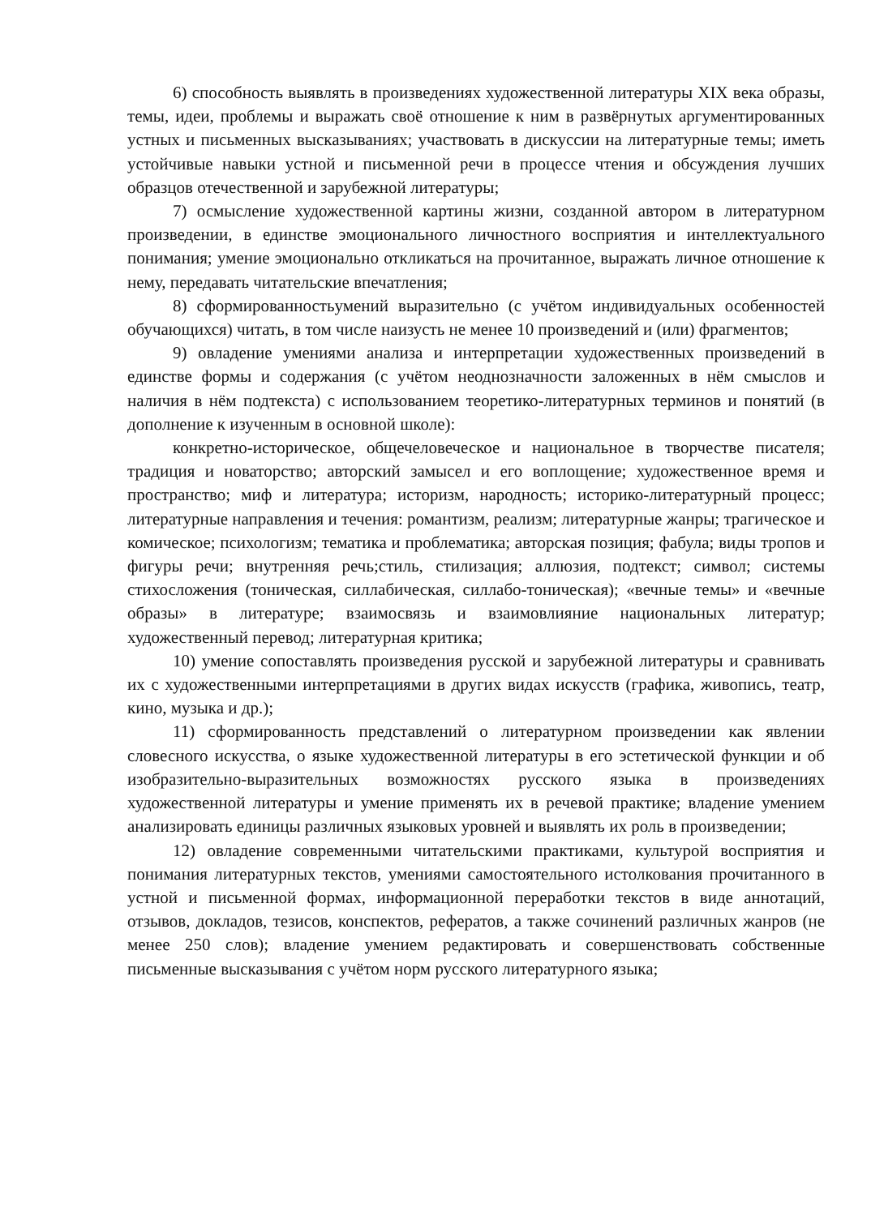6) способность выявлять в произведениях художественной литературы XIX века образы, темы, идеи, проблемы и выражать своё отношение к ним в развёрнутых аргументированных устных и письменных высказываниях; участвовать в дискуссии на литературные темы; иметь устойчивые навыки устной и письменной речи в процессе чтения и обсуждения лучших образцов отечественной и зарубежной литературы;
7) осмысление художественной картины жизни, созданной автором в литературном произведении, в единстве эмоционального личностного восприятия и интеллектуального понимания; умение эмоционально откликаться на прочитанное, выражать личное отношение к нему, передавать читательские впечатления;
8) сформированностьумений выразительно (с учётом индивидуальных особенностей обучающихся) читать, в том числе наизусть не менее 10 произведений и (или) фрагментов;
9) овладение умениями анализа и интерпретации художественных произведений в единстве формы и содержания (с учётом неоднозначности заложенных в нём смыслов и наличия в нём подтекста) с использованием теоретико-литературных терминов и понятий (в дополнение к изученным в основной школе):
конкретно-историческое, общечеловеческое и национальное в творчестве писателя; традиция и новаторство; авторский замысел и его воплощение; художественное время и пространство; миф и литература; историзм, народность; историко-литературный процесс; литературные направления и течения: романтизм, реализм; литературные жанры; трагическое и комическое; психологизм; тематика и проблематика; авторская позиция; фабула; виды тропов и фигуры речи; внутренняя речь;стиль, стилизация; аллюзия, подтекст; символ; системы стихосложения (тоническая, силлабическая, силлабо-тоническая); «вечные темы» и «вечные образы» в литературе; взаимосвязь и взаимовлияние национальных литератур; художественный перевод; литературная критика;
10) умение сопоставлять произведения русской и зарубежной литературы и сравнивать их с художественными интерпретациями в других видах искусств (графика, живопись, театр, кино, музыка и др.);
11) сформированность представлений о литературном произведении как явлении словесного искусства, о языке художественной литературы в его эстетической функции и об изобразительно-выразительных возможностях русского языка в произведениях художественной литературы и умение применять их в речевой практике; владение умением анализировать единицы различных языковых уровней и выявлять их роль в произведении;
12) овладение современными читательскими практиками, культурой восприятия и понимания литературных текстов, умениями самостоятельного истолкования прочитанного в устной и письменной формах, информационной переработки текстов в виде аннотаций, отзывов, докладов, тезисов, конспектов, рефератов, а также сочинений различных жанров (не менее 250 слов); владение умением редактировать и совершенствовать собственные письменные высказывания с учётом норм русского литературного языка;